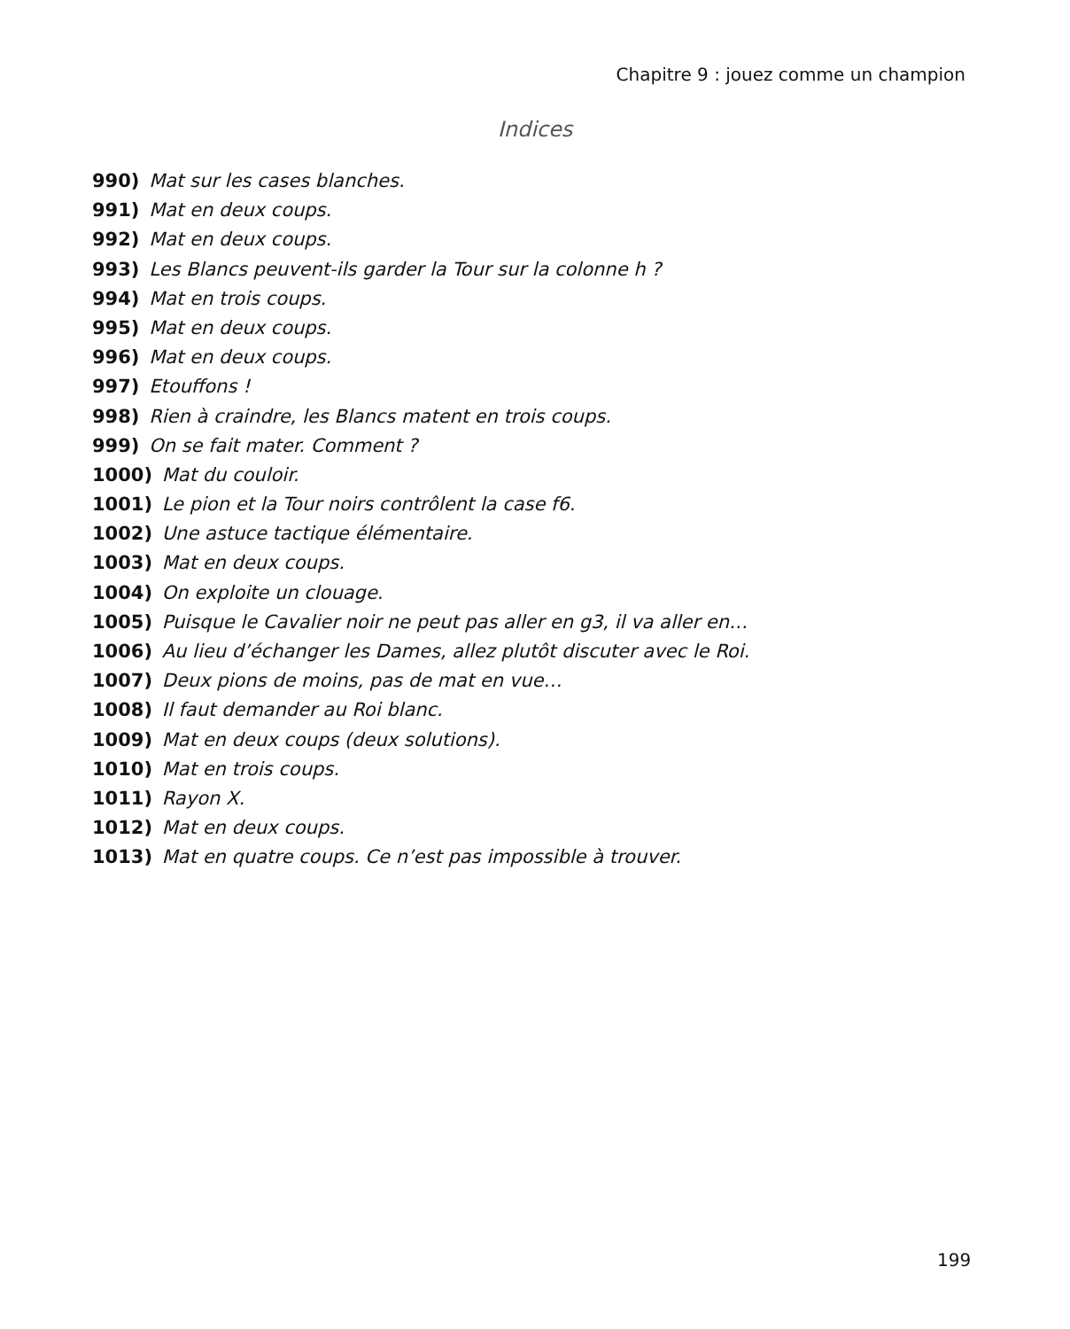Chapitre 9 : jouez comme un champion
Indices
990) Mat sur les cases blanches.
991) Mat en deux coups.
992) Mat en deux coups.
993) Les Blancs peuvent-ils garder la Tour sur la colonne h ?
994) Mat en trois coups.
995) Mat en deux coups.
996) Mat en deux coups.
997) Etouffons !
998) Rien à craindre, les Blancs matent en trois coups.
999) On se fait mater. Comment ?
1000) Mat du couloir.
1001) Le pion et la Tour noirs contrôlent la case f6.
1002) Une astuce tactique élémentaire.
1003) Mat en deux coups.
1004) On exploite un clouage.
1005) Puisque le Cavalier noir ne peut pas aller en g3, il va aller en…
1006) Au lieu d’échanger les Dames, allez plutôt discuter avec le Roi.
1007) Deux pions de moins, pas de mat en vue…
1008) Il faut demander au Roi blanc.
1009) Mat en deux coups (deux solutions).
1010) Mat en trois coups.
1011) Rayon X.
1012) Mat en deux coups.
1013) Mat en quatre coups. Ce n’est pas impossible à trouver.
199